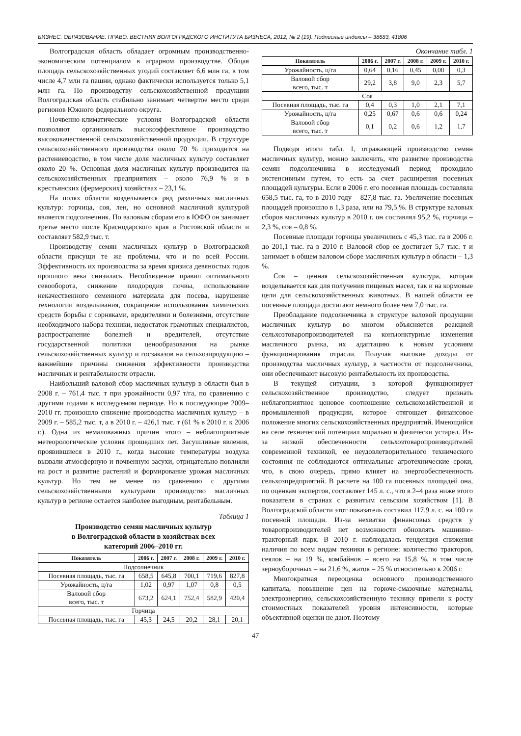БИЗНЕС. ОБРАЗОВАНИЕ. ПРАВО. ВЕСТНИК ВОЛГОГРАДСКОГО ИНСТИТУТА БИЗНЕСА, 2012, № 2 (19). Подписные индексы – 38683, 41806
Волгоградская область обладает огромным производственно-экономическим потенциалом в аграрном производстве. Общая площадь сельскохозяйственных угодий составляет 6,6 млн га, в том числе 4,7 млн га пашни, однако фактически используется только 5,1 млн га. По производству сельскохозяйственной продукции Волгоградская область стабильно занимает четвертое место среди регионов Южного федерального округа.
Почвенно-климатические условия Волгоградской области позволяют организовать высокоэффективное производство высококачественной сельскохозяйственной продукции. В структуре сельскохозяйственного производства около 70 % приходится на растениеводство, в том числе доля масличных культур составляет около 20 %. Основная доля масличных культур производится на сельскохозяйственных предприятиях – около 76,9 % и в крестьянских (фермерских) хозяйствах – 23,1 %.
На полях области возделывается ряд различных масличных культур: горчица, соя, лен, но основной масличной культурой является подсолнечник. По валовым сборам его в ЮФО он занимает третье место после Краснодарского края и Ростовской области и составляет 582,9 тыс. т.
Производству семян масличных культур в Волгоградской области присущи те же проблемы, что и по всей России. Эффективность их производства за время кризиса девяностых годов прошлого века снизилась. Несоблюдение правил оптимального севооборота, снижение плодородия почвы, использование некачественного семенного материала для посева, нарушение технологии возделывания, сокращение использования химических средств борьбы с сорняками, вредителями и болезнями, отсутствие необходимого набора техники, недостаток грамотных специалистов, распространение болезней и вредителей, отсутствие государственной политики ценообразования на рынке сельскохозяйственных культур и госзаказов на сельхозпродукцию – важнейшие причины снижения эффективности производства масличных и рентабельности отрасли.
Наибольший валовой сбор масличных культур в области был в 2008 г. – 761,4 тыс. т при урожайности 0,97 т/га, по сравнению с другими годами в исследуемом периоде. Но в последующие 2009–2010 гг. произошло снижение производства масличных культур – в 2009 г. – 585,2 тыс. т, а в 2010 г. – 426,1 тыс. т (61 % в 2010 г. к 2006 г.). Одна из немаловажных причин этого – неблагоприятные метеорологические условия прошедших лет. Засушливые явления, проявившиеся в 2010 г., когда высокие температуры воздуха вызвали атмосферную и почвенную засухи, отрицательно повлияли на рост и развитие растений и формирование урожая масличных культур. Но тем не менее по сравнению с другими сельскохозяйственными культурами производство масличных культур в регионе остается наиболее выгодным, рентабельным.
Таблица 1
Производство семян масличных культур
в Волгоградской области в хозяйствах всех
категорий 2006–2010 гг.
| Показатель | 2006 г. | 2007 г. | 2008 г. | 2009 г. | 2010 г. |
| --- | --- | --- | --- | --- | --- |
| Подсолнечник | | | | | |
| Посевная площадь, тыс. га | 658,5 | 645,8 | 700,1 | 719,6 | 827,8 |
| Урожайность, ц/га | 1,02 | 0,97 | 1,07 | 0,8 | 0,5 |
| Валовой сбор всего, тыс. т | 673,2 | 624,1 | 752,4 | 582,9 | 420,4 |
| Горчица | | | | | |
| Посевная площадь, тыс. га | 45,3 | 24,5 | 20,2 | 28,1 | 20,1 |
Окончание табл. 1
| Показатель | 2006 г. | 2007 г. | 2008 г. | 2009 г. | 2010 г. |
| --- | --- | --- | --- | --- | --- |
| Урожайность, ц/га | 0,64 | 0,16 | 0,45 | 0,08 | 0,3 |
| Валовой сбор всего, тыс. т | 29,2 | 3,8 | 9,0 | 2,3 | 5,7 |
| Соя | | | | | |
| Посевная площадь, тыс. га | 0,4 | 0,3 | 1,0 | 2,1 | 7,1 |
| Урожайность, ц/га | 0,25 | 0,67 | 0,6 | 0,6 | 0,24 |
| Валовой сбор всего, тыс. т | 0,1 | 0,2 | 0,6 | 1,2 | 1,7 |
Подводя итоги табл. 1, отражающей производство семян масличных культур, можно заключить, что развитие производства семян подсолнечника в исследуемый период проходило экстенсивным путем, то есть за счет расширения посевных площадей культуры. Если в 2006 г. его посевная площадь составляла 658,5 тыс. га, то в 2010 году – 827,8 тыс. га. Увеличение посевных площадей произошло в 1,3 раза, или на 79,5 %. В структуре валовых сборов масличных культур в 2010 г. он составлял 95,2 %, горчица – 2,3 %, соя – 0,8 %.
Посевные площади горчицы увеличились с 45,3 тыс. га в 2006 г. до 201,1 тыс. га в 2010 г. Валовой сбор ее достигает 5,7 тыс. т и занимает в общем валовом сборе масличных культур в области – 1,3 %.
Соя – ценная сельскохозяйственная культура, которая возделывается как для получения пищевых масел, так и на кормовые цели для сельскохозяйственных животных. В нашей области ее посевные площади достигают немного более чем 7,0 тыс. га.
Преобладание подсолнечника в структуре валовой продукции масличных культур во многом объясняется реакцией сельхозтоваропроизводителей на конъюнктурные изменения масличного рынка, их адаптацию к новым условиям функционирования отрасли. Получая высокие доходы от производства масличных культур, в частности от подсолнечника, они обеспечивают высокую рентабельность их производства.
В текущей ситуации, в которой функционирует сельскохозяйственное производство, следует признать неблагоприятное ценовое соотношение сельскохозяйственной и промышленной продукции, которое отягощает финансовое положение многих сельскохозяйственных предприятий. Имеющийся на селе технический потенциал морально и физически устарел. Из-за низкой обеспеченности сельхозтоваропроизводителей современной техникой, ее неудовлетворительного технического состояния не соблюдаются оптимальные агротехнические сроки, что, в свою очередь, прямо влияет на энергообеспеченность сельхозпредприятий. В расчете на 100 га посевных площадей она, по оценкам экспертов, составляет 145 л. с., что в 2–4 раза ниже этого показателя в странах с развитым сельским хозяйством [1]. В Волгоградской области этот показатель составил 117,9 л. с. на 100 га посевной площади. Из-за нехватки финансовых средств у товаропроизводителей нет возможности обновлять машинно-тракторный парк. В 2010 г. наблюдалась тенденция снижения наличия по всем видам техники в регионе: количество тракторов, сеялок – на 19 %, комбайнов – всего на 15,8 %, в том числе зерноуборочных – на 21,6 %, жаток – 25 % относительно к 2006 г.
Многократная переоценка основного производственного капитала, повышение цен на горюче-смазочные материалы, электроэнергию, сельскохозяйственную технику привели к росту стоимостных показателей уровня интенсивности, которые объективной оценки не дают. Поэтому
47